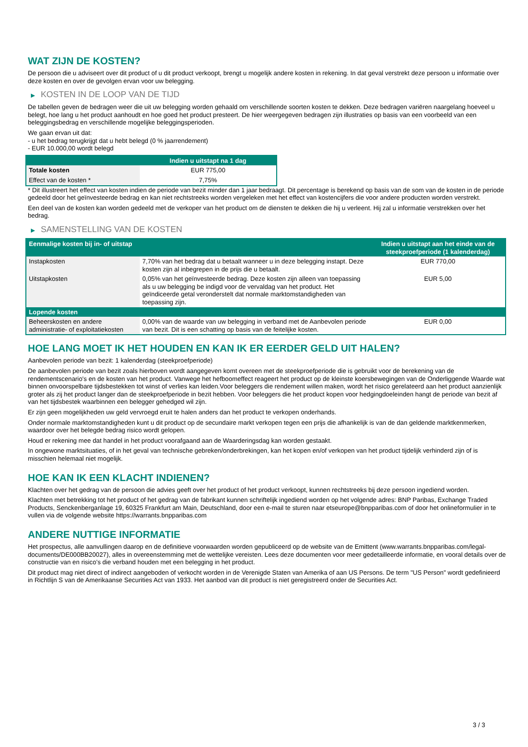WAT ZIJN DE KOSTEN?
De persoon die u adviseert over dit product of u dit product verkoopt, brengt u mogelijk andere kosten in rekening. In dat geval verstrekt deze persoon u informatie over deze kosten en over de gevolgen ervan voor uw belegging.
▶ KOSTEN IN DE LOOP VAN DE TIJD
De tabellen geven de bedragen weer die uit uw belegging worden gehaald om verschillende soorten kosten te dekken. Deze bedragen variëren naargelang hoeveel u belegt, hoe lang u het product aanhoudt en hoe goed het product presteert. De hier weergegeven bedragen zijn illustraties op basis van een voorbeeld van een beleggingsbedrag en verschillende mogelijke beleggingsperioden.
We gaan ervan uit dat:
- u het bedrag terugkrijgt dat u hebt belegd (0 % jaarrendement)
- EUR 10.000,00 wordt belegd
| | Indien u uitstapt na 1 dag |
| --- | --- |
| Totale kosten | EUR 775,00 |
| Effect van de kosten * | 7,75% |
* Dit illustreert het effect van kosten indien de periode van bezit minder dan 1 jaar bedraagt. Dit percentage is berekend op basis van de som van de kosten in de periode gedeeld door het geïnvesteerde bedrag en kan niet rechtstreeks worden vergeleken met het effect van kostencijfers die voor andere producten worden verstrekt.
Een deel van de kosten kan worden gedeeld met de verkoper van het product om de diensten te dekken die hij u verleent. Hij zal u informatie verstrekken over het bedrag.
▶ SAMENSTELLING VAN DE KOSTEN
| Eenmalige kosten bij in- of uitstap | | Indien u uitstapt aan het einde van de steekproefperiode (1 kalenderdag) |
| --- | --- | --- |
| Instapkosten | 7,70% van het bedrag dat u betaalt wanneer u in deze belegging instapt. Deze kosten zijn al inbegrepen in de prijs die u betaalt. | EUR 770,00 |
| Uitstapkosten | 0,05% van het geïnvesteerde bedrag. Deze kosten zijn alleen van toepassing als u uw belegging be indigd voor de vervaldag van het product. Het geïndiceerde getal veronderstelt dat normale marktomstandigheden van toepassing zijn. | EUR 5,00 |
| Lopende kosten | | |
| Beheerskosten en andere administratie- of exploitatiekosten | 0,00% van de waarde van uw belegging in verband met de Aanbevolen periode van bezit. Dit is een schatting op basis van de feitelijke kosten. | EUR 0,00 |
HOE LANG MOET IK HET HOUDEN EN KAN IK ER EERDER GELD UIT HALEN?
Aanbevolen periode van bezit: 1 kalenderdag (steekproefperiode)
De aanbevolen periode van bezit zoals hierboven wordt aangegeven komt overeen met de steekproefperiode die is gebruikt voor de berekening van de rendementscenario's en de kosten van het product. Vanwege het hefboomeffect reageert het product op de kleinste koersbewegingen van de Onderliggende Waarde wat binnen onvoorspelbare tijdsbestekken tot winst of verlies kan leiden.Voor beleggers die rendement willen maken, wordt het risico gerelateerd aan het product aanzienlijk groter als zij het product langer dan de steekproefperiode in bezit hebben. Voor beleggers die het product kopen voor hedgingdoeleinden hangt de periode van bezit af van het tijdsbestek waarbinnen een belegger gehedged wil zijn.
Er zijn geen mogelijkheden uw geld vervroegd eruit te halen anders dan het product te verkopen onderhands.
Onder normale marktomstandigheden kunt u dit product op de secundaire markt verkopen tegen een prijs die afhankelijk is van de dan geldende marktkenmerken, waardoor over het belegde bedrag risico wordt gelopen.
Houd er rekening mee dat handel in het product voorafgaand aan de Waarderingsdag kan worden gestaakt.
In ongewone marktsituaties, of in het geval van technische gebreken/onderbrekingen, kan het kopen en/of verkopen van het product tijdelijk verhinderd zijn of is misschien helemaal niet mogelijk.
HOE KAN IK EEN KLACHT INDIENEN?
Klachten over het gedrag van de persoon die advies geeft over het product of het product verkoopt, kunnen rechtstreeks bij deze persoon ingediend worden.
Klachten met betrekking tot het product of het gedrag van de fabrikant kunnen schriftelijk ingediend worden op het volgende adres: BNP Paribas, Exchange Traded Products, Senckenberganlage 19, 60325 Frankfurt am Main, Deutschland, door een e-mail te sturen naar etseurope@bnpparibas.com of door het onlineformulier in te vullen via de volgende website https://warrants.bnpparibas.com
ANDERE NUTTIGE INFORMATIE
Het prospectus, alle aanvullingen daarop en de definitieve voorwaarden worden gepubliceerd op de website van de Emittent (www.warrants.bnpparibas.com/legal-documents/DE000BB20027), alles in overeenstemming met de wettelijke vereisten. Lees deze documenten voor meer gedetailleerde informatie, en vooral details over de constructie van en risico’s die verband houden met een belegging in het product.
Dit product mag niet direct of indirect aangeboden of verkocht worden in de Verenigde Staten van Amerika of aan US Persons. De term "US Person" wordt gedefinieerd in Richtlijn S van de Amerikaanse Securities Act van 1933. Het aanbod van dit product is niet geregistreerd onder de Securities Act.
3 / 3